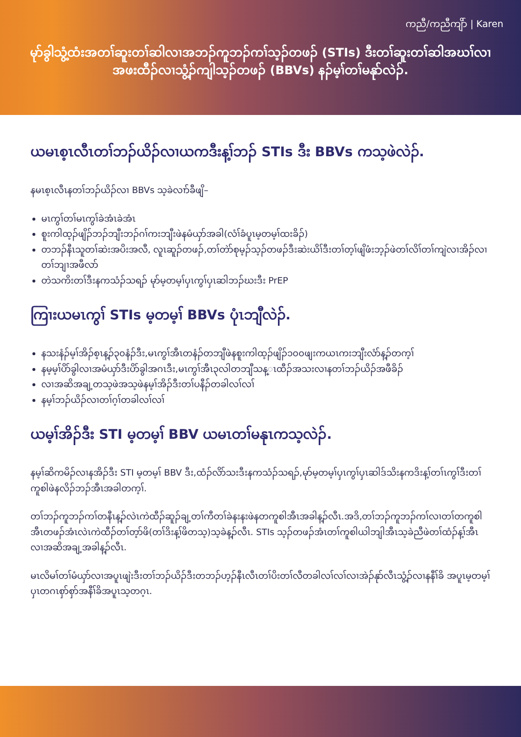ကညီ/ကညီကျိာ် | Karen
မုာ်ခွါသွံ့ထံးအတၢ်ဆူးတၢ်ဆါလၢအဘၣ်ကူဘၣ်ကၢ်သ့ၣ်တဖၣ် (STIs) ဒီးတၢ်ဆူးတၢ်ဆါအဃၢ်လၢ
အဖးထီၣ်လၢသွံ့ၣ်ကျါသ့ၣ်တဖၣ် (BBVs) နၣ်မ့ၢ်တၢ်မနုာ်လဲၣ်.
ယမၤစ့ၤလီၤတၢ်ဘၣ်ယိၣ်လၢယကဒီးန့ၢ်ဘၣ် STIs ဒီး BBVs ကသ့ဖဲလဲၣ်.
နမၤစ့ၤလီၤနတၢ်ဘၣ်ယိၣ်လၢ BBVs သ့ခဲလၢာ်ခီဖျိ–
မၤကွၢ်တၢ်မၤကွၢ်ခဲအံၤခဲအံၤ
စူးကါထ့ၣ်ဖျိၣ်ဘၣ်ဘျီးဘၣ်ဂၢ်ကးဘျီးဖဲနမံယှာ်အခါ(လံၢ်ခံပူၤမ့တမ့ၢ်ထးခိၣ်)
တဘၣ်နီၤသူတၢ်ဆဲးအပိးအလီ, လူၤဆူၣ်တဖၣ်,တၢ်တဲာ်စုမ့ၣ်သ့ၣ်တဖၣ်ဒီးဆဲးယိၢ်ဒီးတၢ်တ့ၢ်ဖျိဖံးဘ့ၣ်ဖဲတၢ်လိၢ်တၢ်ကျဲလၢအိၣ်လၢတၢ်ဘျၢအဖီလာ်
တဲသကိးတၢ်ဒီးနကသံၣ်သရၣ် မုာ်မ့တမ့ၢ်ပှၤကွၢ်ပှၤဆါဘၣ်ဃးဒီး PrEP
ကြၢးယမၤကွၢ် STIs မ့တမ့ၢ် BBVs ပုံၤဘျီလဲၣ်.
နသးနံၣ်မ့ၢ်အိၣ်စ့ၤန့ၣ်၃၀နံၣ်ဒီး,မၤကွၢ်အီၤတနံၣ်တဘျီဖဲနစူးကါထ့ၣ်ဖျိၣ်၁၀၀ဖျးကယၤကးဘျီးလံာ်န့ၣ်တက့ၢ်
နမ့မ့ၢ်ပိာ်ခွါလၢအမံယှာ်ဒီးပိာ်ခွါအဂၤဒီး,မၤကွၢ်အီၤ၃လါတဘျီသန္ၤထီၣ်အသးလၢနတၢ်ဘၣ်ယိၣ်အဖီခိၣ်
လၢအဆိအချ့တသ့ဖဲအသ့ဖဲနမ့ၢ်အိၣ်ဒီးတၢ်ပနီၣ်တခါလၢ်လၢ်
နမ့ၢ်ဘၣ်ယိၣ်လၢတၢ်ဂ့ၢ်တခါလၢ်လၢ်
ယမ့ၢ်အိၣ်ဒီး STI မ့တမ့ၢ် BBV ယမၤတၢ်မနုၤကသ့လဲၣ်.
နမ့ၢ်ဆိကမိၣ်လၢနအိၣ်ဒီး STI မ့တမ့ၢ် BBV ဒီး,ထံၣ်လိာ်သးဒီးနကသံၣ်သရၣ်,မုာ်မ့တမ့ၢ်ပှၤကွၢ်ပှၤဆါဒ်သိးနကဒိးန့ၢ်တၢ်ၤကွၢ်ဒီးတၢ်ကူစါဖဲနလိၣ်ဘၣ်အီၤအခါတက့ၢ်.
တၢ်ဘၣ်ကူဘၣ်ကၢ်တနီၤန့ၣ်လဲၤကဲထီၣ်ဆူၣ်ချ့တၢ်ကီတၢ်ခဲနးနးဖဲနတကူစါအီၤအခါန့ၣ်လီၤ.အဒိ,တၢ်ဘၣ်ကူဘၣ်ကၢ်လၢတၢ်တကူစါအီၤတဖၣ်အံၤလဲၤကဲထီၣ်တၢ်တ့ာ်ဖိ(တၢ်ဒိးန့ၢ်ဖိတသ့)သ့ခဲန့ၣ်လီၤ. STIs သ့ၣ်တဖၣ်အံၤတၢ်ကူစါယါဘျါအီၤသ့ခဲညီဖဲတၢ်ထံၣ်န့ၢ်အီၤလၢအဆိအချ့အခါန့ၣ်လီၤ.
မၤလိမၢ်တၢ်မံယှာ်လၢအပူၤဖျဲးဒီးတၢ်ဘၣ်ယိၣ်ဒီးတဘၣ်ဟ့ၣ်နီၤလီၤတၢ်ပိးတၢ်လီတခါလၢ်လၢ်လၢအဲၣ်နုာ်လီၤသွံ့ၣ်လၢနနီၢ်ခိ အပူၤမ့တမ့ၢ်ပှၤတဂၤစှာ်စှာ်အနီၢ်ခိအပူၤသ့တဂ့ၤ.